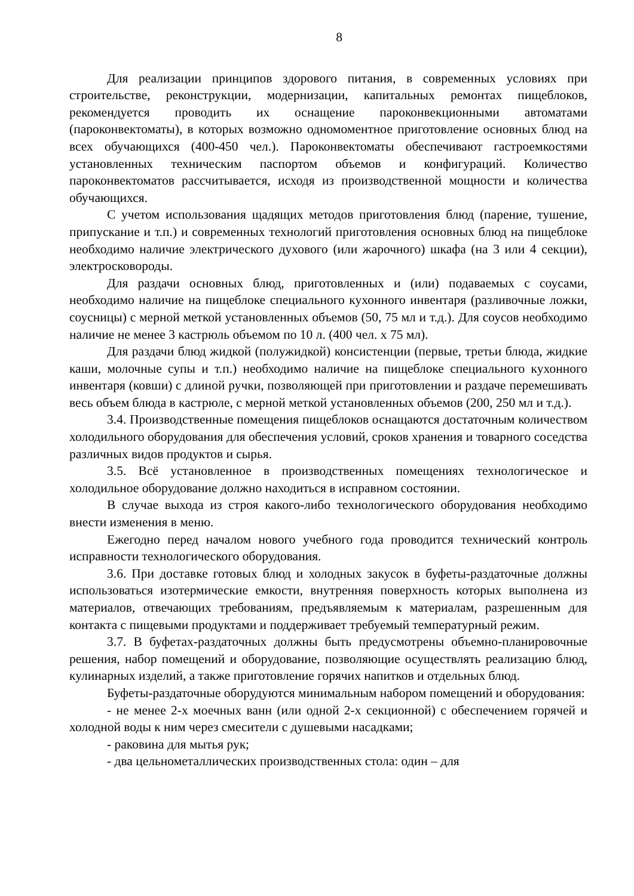8
Для реализации принципов здорового питания, в современных условиях при строительстве, реконструкции, модернизации, капитальных ремонтах пищеблоков, рекомендуется проводить их оснащение пароконвекционными автоматами (пароконвектоматы), в которых возможно одномоментное приготовление основных блюд на всех обучающихся (400-450 чел.). Пароконвектоматы обеспечивают гастроемкостями установленных техническим паспортом объемов и конфигураций. Количество пароконвектоматов рассчитывается, исходя из производственной мощности и количества обучающихся.
С учетом использования щадящих методов приготовления блюд (парение, тушение, припускание и т.п.) и современных технологий приготовления основных блюд на пищеблоке необходимо наличие электрического духового (или жарочного) шкафа (на 3 или 4 секции), электросковороды.
Для раздачи основных блюд, приготовленных и (или) подаваемых с соусами, необходимо наличие на пищеблоке специального кухонного инвентаря (разливочные ложки, соусницы) с мерной меткой установленных объемов (50, 75 мл и т.д.). Для соусов необходимо наличие не менее 3 кастрюль объемом по 10 л. (400 чел. х 75 мл).
Для раздачи блюд жидкой (полужидкой) консистенции (первые, третьи блюда, жидкие каши, молочные супы и т.п.) необходимо наличие на пищеблоке специального кухонного инвентаря (ковши) с длиной ручки, позволяющей при приготовлении и раздаче перемешивать весь объем блюда в кастрюле, с мерной меткой установленных объемов (200, 250 мл и т.д.).
3.4. Производственные помещения пищеблоков оснащаются достаточным количеством холодильного оборудования для обеспечения условий, сроков хранения и товарного соседства различных видов продуктов и сырья.
3.5. Всё установленное в производственных помещениях технологическое и холодильное оборудование должно находиться в исправном состоянии.
В случае выхода из строя какого-либо технологического оборудования необходимо внести изменения в меню.
Ежегодно перед началом нового учебного года проводится технический контроль исправности технологического оборудования.
3.6. При доставке готовых блюд и холодных закусок в буфеты-раздаточные должны использоваться изотермические емкости, внутренняя поверхность которых выполнена из материалов, отвечающих требованиям, предъявляемым к материалам, разрешенным для контакта с пищевыми продуктами и поддерживает требуемый температурный режим.
3.7. В буфетах-раздаточных должны быть предусмотрены объемно-планировочные решения, набор помещений и оборудование, позволяющие осуществлять реализацию блюд, кулинарных изделий, а также приготовление горячих напитков и отдельных блюд.
Буфеты-раздаточные оборудуются минимальным набором помещений и оборудования:
- не менее 2-х моечных ванн (или одной 2-х секционной) с обеспечением горячей и холодной воды к ним через смесители с душевыми насадками;
- раковина для мытья рук;
- два цельнометаллических производственных стола: один – для